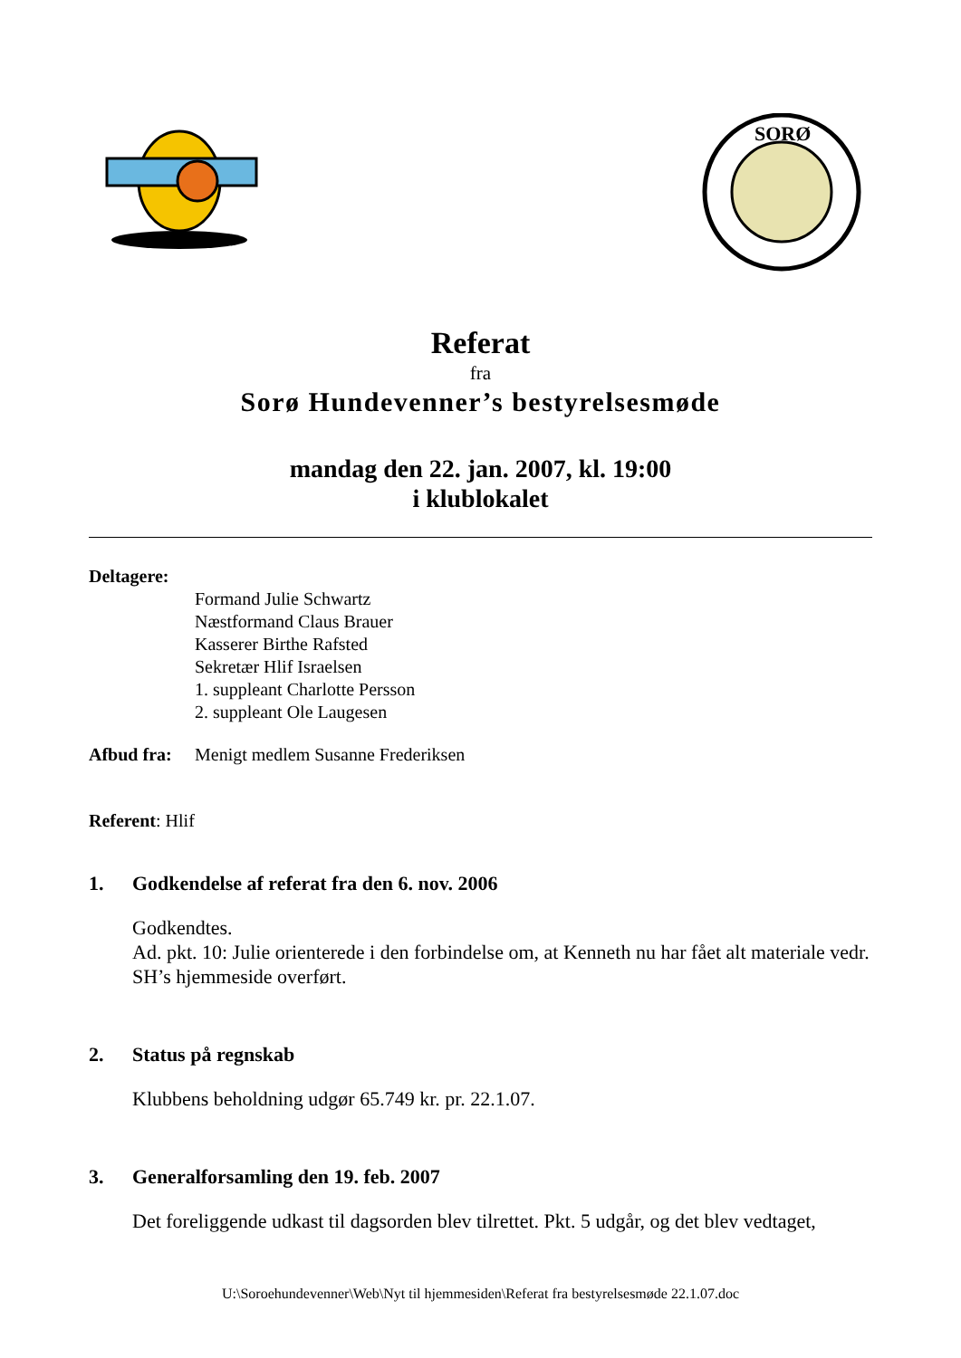SORØ
Referat
fra
Sorø Hundevenner’s bestyrelsesmøde
mandag den 22. jan. 2007, kl. 19:00
i klublokalet
Deltagere:
Formand Julie Schwartz
Næstformand Claus Brauer
Kasserer Birthe Rafsted
Sekretær Hlif Israelsen
1. suppleant Charlotte Persson
2. suppleant Ole Laugesen
Afbud fra:
Menigt medlem Susanne Frederiksen
Referent: Hlif
1. Godkendelse af referat fra den 6. nov. 2006
Godkendtes.
Ad. pkt. 10: Julie orienterede i den forbindelse om, at Kenneth nu har fået alt materiale vedr. SH’s hjemmeside overført.
2. Status på regnskab
Klubbens beholdning udgør 65.749 kr. pr. 22.1.07.
3. Generalforsamling den 19. feb. 2007
Det foreliggende udkast til dagsorden blev tilrettet. Pkt. 5 udgår, og det blev vedtaget,
U:\Soroehundevenner\Web\Nyt til hjemmesiden\Referat fra bestyrelsesmøde 22.1.07.doc